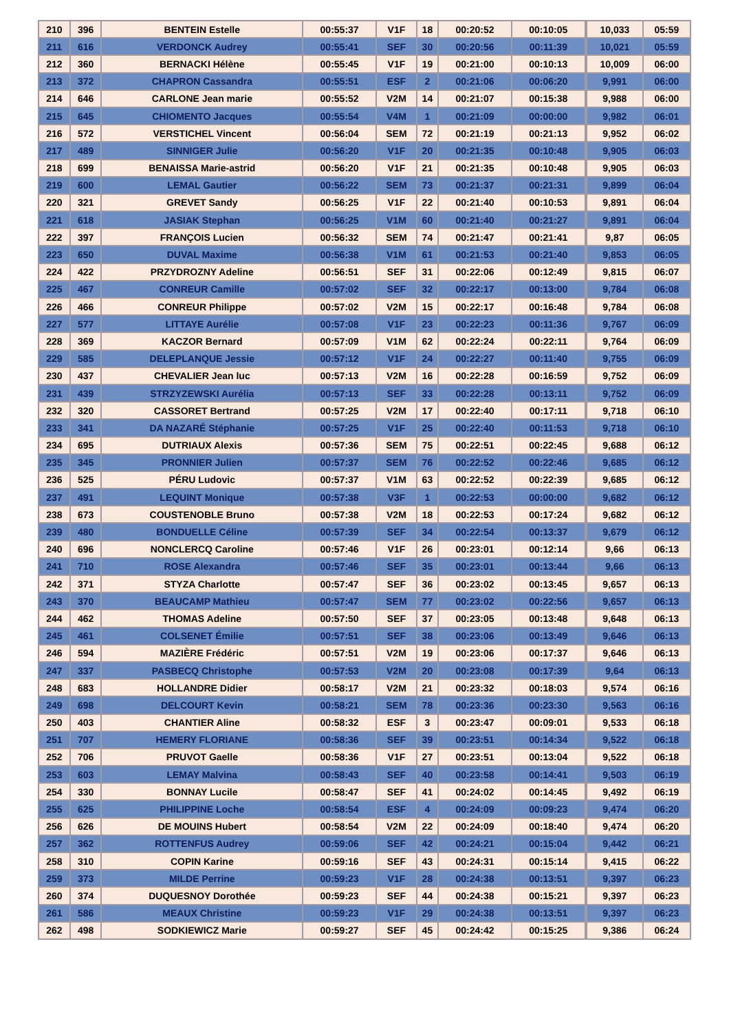| 210 | 396 | BENTEIN Estelle | 00:55:37 | V1F | 18 | 00:20:52 | 00:10:05 | | 10,033 | 05:59 |
| 211 | 616 | VERDONCK Audrey | 00:55:41 | SEF | 30 | 00:20:56 | 00:11:39 | | 10,021 | 05:59 |
| 212 | 360 | BERNACKI Hélène | 00:55:45 | V1F | 19 | 00:21:00 | 00:10:13 | | 10,009 | 06:00 |
| 213 | 372 | CHAPRON Cassandra | 00:55:51 | ESF | 2 | 00:21:06 | 00:06:20 | | 9,991 | 06:00 |
| 214 | 646 | CARLONE Jean marie | 00:55:52 | V2M | 14 | 00:21:07 | 00:15:38 | | 9,988 | 06:00 |
| 215 | 645 | CHIOMENTO Jacques | 00:55:54 | V4M | 1 | 00:21:09 | 00:00:00 | | 9,982 | 06:01 |
| 216 | 572 | VERSTICHEL Vincent | 00:56:04 | SEM | 72 | 00:21:19 | 00:21:13 | | 9,952 | 06:02 |
| 217 | 489 | SINNIGER Julie | 00:56:20 | V1F | 20 | 00:21:35 | 00:10:48 | | 9,905 | 06:03 |
| 218 | 699 | BENAISSA Marie-astrid | 00:56:20 | V1F | 21 | 00:21:35 | 00:10:48 | | 9,905 | 06:03 |
| 219 | 600 | LEMAL Gautier | 00:56:22 | SEM | 73 | 00:21:37 | 00:21:31 | | 9,899 | 06:04 |
| 220 | 321 | GREVET Sandy | 00:56:25 | V1F | 22 | 00:21:40 | 00:10:53 | | 9,891 | 06:04 |
| 221 | 618 | JASIAK Stephan | 00:56:25 | V1M | 60 | 00:21:40 | 00:21:27 | | 9,891 | 06:04 |
| 222 | 397 | FRANÇOIS Lucien | 00:56:32 | SEM | 74 | 00:21:47 | 00:21:41 | | 9,87 | 06:05 |
| 223 | 650 | DUVAL Maxime | 00:56:38 | V1M | 61 | 00:21:53 | 00:21:40 | | 9,853 | 06:05 |
| 224 | 422 | PRZYDROZNY Adeline | 00:56:51 | SEF | 31 | 00:22:06 | 00:12:49 | | 9,815 | 06:07 |
| 225 | 467 | CONREUR Camille | 00:57:02 | SEF | 32 | 00:22:17 | 00:13:00 | | 9,784 | 06:08 |
| 226 | 466 | CONREUR Philippe | 00:57:02 | V2M | 15 | 00:22:17 | 00:16:48 | | 9,784 | 06:08 |
| 227 | 577 | LITTAYE Aurélie | 00:57:08 | V1F | 23 | 00:22:23 | 00:11:36 | | 9,767 | 06:09 |
| 228 | 369 | KACZOR Bernard | 00:57:09 | V1M | 62 | 00:22:24 | 00:22:11 | | 9,764 | 06:09 |
| 229 | 585 | DELEPLANQUE Jessie | 00:57:12 | V1F | 24 | 00:22:27 | 00:11:40 | | 9,755 | 06:09 |
| 230 | 437 | CHEVALIER Jean luc | 00:57:13 | V2M | 16 | 00:22:28 | 00:16:59 | | 9,752 | 06:09 |
| 231 | 439 | STRZYZEWSKI Aurélia | 00:57:13 | SEF | 33 | 00:22:28 | 00:13:11 | | 9,752 | 06:09 |
| 232 | 320 | CASSORET Bertrand | 00:57:25 | V2M | 17 | 00:22:40 | 00:17:11 | | 9,718 | 06:10 |
| 233 | 341 | DA NAZARÉ Stéphanie | 00:57:25 | V1F | 25 | 00:22:40 | 00:11:53 | | 9,718 | 06:10 |
| 234 | 695 | DUTRIAUX Alexis | 00:57:36 | SEM | 75 | 00:22:51 | 00:22:45 | | 9,688 | 06:12 |
| 235 | 345 | PRONNIER Julien | 00:57:37 | SEM | 76 | 00:22:52 | 00:22:46 | | 9,685 | 06:12 |
| 236 | 525 | PÉRU Ludovic | 00:57:37 | V1M | 63 | 00:22:52 | 00:22:39 | | 9,685 | 06:12 |
| 237 | 491 | LEQUINT Monique | 00:57:38 | V3F | 1 | 00:22:53 | 00:00:00 | | 9,682 | 06:12 |
| 238 | 673 | COUSTENOBLE Bruno | 00:57:38 | V2M | 18 | 00:22:53 | 00:17:24 | | 9,682 | 06:12 |
| 239 | 480 | BONDUELLE Céline | 00:57:39 | SEF | 34 | 00:22:54 | 00:13:37 | | 9,679 | 06:12 |
| 240 | 696 | NONCLERCQ Caroline | 00:57:46 | V1F | 26 | 00:23:01 | 00:12:14 | | 9,66 | 06:13 |
| 241 | 710 | ROSE Alexandra | 00:57:46 | SEF | 35 | 00:23:01 | 00:13:44 | | 9,66 | 06:13 |
| 242 | 371 | STYZA Charlotte | 00:57:47 | SEF | 36 | 00:23:02 | 00:13:45 | | 9,657 | 06:13 |
| 243 | 370 | BEAUCAMP Mathieu | 00:57:47 | SEM | 77 | 00:23:02 | 00:22:56 | | 9,657 | 06:13 |
| 244 | 462 | THOMAS Adeline | 00:57:50 | SEF | 37 | 00:23:05 | 00:13:48 | | 9,648 | 06:13 |
| 245 | 461 | COLSENET Émilie | 00:57:51 | SEF | 38 | 00:23:06 | 00:13:49 | | 9,646 | 06:13 |
| 246 | 594 | MAZIÈRE Frédéric | 00:57:51 | V2M | 19 | 00:23:06 | 00:17:37 | | 9,646 | 06:13 |
| 247 | 337 | PASBECQ Christophe | 00:57:53 | V2M | 20 | 00:23:08 | 00:17:39 | | 9,64 | 06:13 |
| 248 | 683 | HOLLANDRE Didier | 00:58:17 | V2M | 21 | 00:23:32 | 00:18:03 | | 9,574 | 06:16 |
| 249 | 698 | DELCOURT Kevin | 00:58:21 | SEM | 78 | 00:23:36 | 00:23:30 | | 9,563 | 06:16 |
| 250 | 403 | CHANTIER Aline | 00:58:32 | ESF | 3 | 00:23:47 | 00:09:01 | | 9,533 | 06:18 |
| 251 | 707 | HEMERY FLORIANE | 00:58:36 | SEF | 39 | 00:23:51 | 00:14:34 | | 9,522 | 06:18 |
| 252 | 706 | PRUVOT Gaelle | 00:58:36 | V1F | 27 | 00:23:51 | 00:13:04 | | 9,522 | 06:18 |
| 253 | 603 | LEMAY Malvina | 00:58:43 | SEF | 40 | 00:23:58 | 00:14:41 | | 9,503 | 06:19 |
| 254 | 330 | BONNAY Lucile | 00:58:47 | SEF | 41 | 00:24:02 | 00:14:45 | | 9,492 | 06:19 |
| 255 | 625 | PHILIPPINE Loche | 00:58:54 | ESF | 4 | 00:24:09 | 00:09:23 | | 9,474 | 06:20 |
| 256 | 626 | DE MOUINS Hubert | 00:58:54 | V2M | 22 | 00:24:09 | 00:18:40 | | 9,474 | 06:20 |
| 257 | 362 | ROTTENFUS Audrey | 00:59:06 | SEF | 42 | 00:24:21 | 00:15:04 | | 9,442 | 06:21 |
| 258 | 310 | COPIN Karine | 00:59:16 | SEF | 43 | 00:24:31 | 00:15:14 | | 9,415 | 06:22 |
| 259 | 373 | MILDE Perrine | 00:59:23 | V1F | 28 | 00:24:38 | 00:13:51 | | 9,397 | 06:23 |
| 260 | 374 | DUQUESNOY Dorothée | 00:59:23 | SEF | 44 | 00:24:38 | 00:15:21 | | 9,397 | 06:23 |
| 261 | 586 | MEAUX Christine | 00:59:23 | V1F | 29 | 00:24:38 | 00:13:51 | | 9,397 | 06:23 |
| 262 | 498 | SODKIEWICZ Marie | 00:59:27 | SEF | 45 | 00:24:42 | 00:15:25 | | 9,386 | 06:24 |